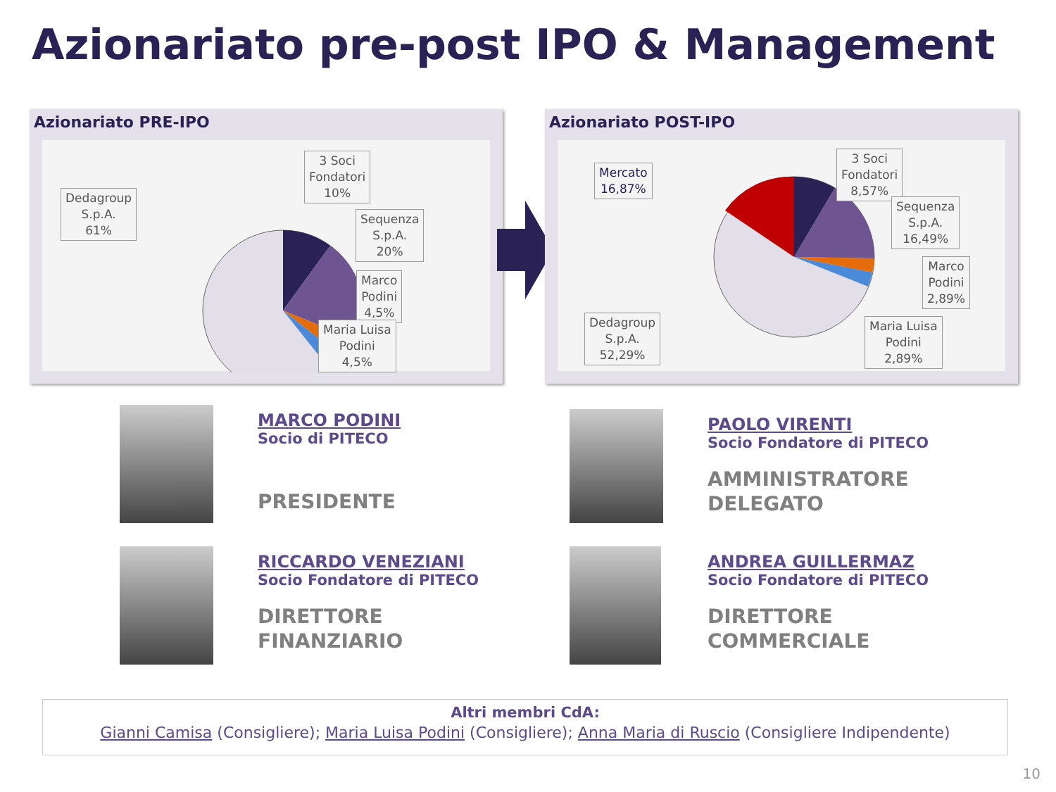Azionariato pre-post IPO & Management
Azionariato PRE-IPO
Dedagroup
S.p.A.
61%
3 Soci
Fondatori
10%
Sequenza
S.p.A.
20%
Marco
Podini
4,5%
Maria Luisa
Podini
4,5%
Azionariato POST-IPO
Mercato
16,87%
Dedagroup
S.p.A.
52,29%
3 Soci
Fondatori
8,57%
Sequenza
S.p.A.
16,49%
Marco
Podini
2,89%
Maria Luisa
Podini
2,89%
MARCO PODINI
Socio di PITECO
PRESIDENTE
PAOLO VIRENTI
Socio Fondatore di PITECO
AMMINISTRATORE
DELEGATO
RICCARDO VENEZIANI
Socio Fondatore di PITECO
DIRETTORE
FINANZIARIO
ANDREA GUILLERMAZ
Socio Fondatore di PITECO
DIRETTORE
COMMERCIALE
Altri membri CdA:
Gianni Camisa (Consigliere); Maria Luisa Podini (Consigliere); Anna Maria di Ruscio (Consigliere Indipendente)
10